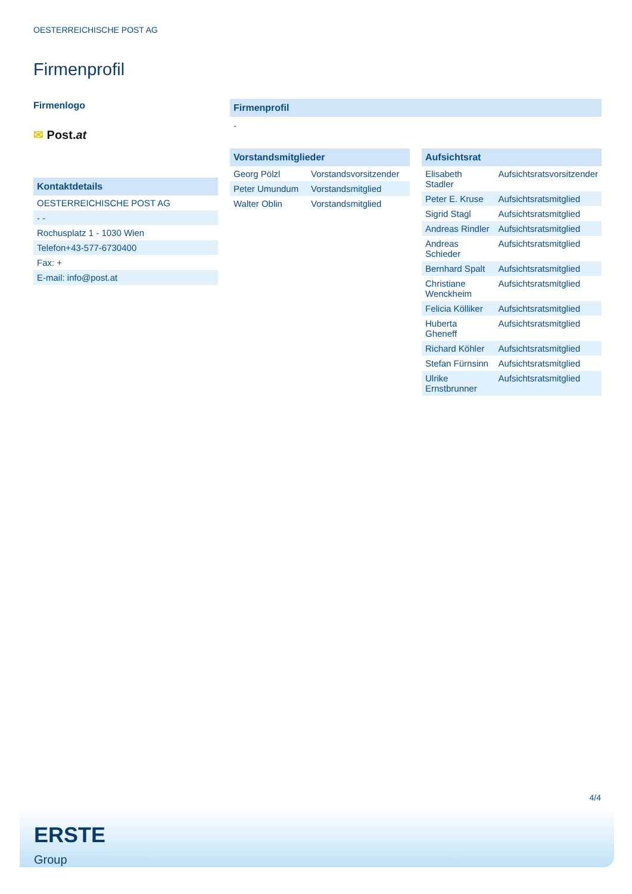OESTERREICHISCHE POST AG
Firmenprofil
Firmenlogo
✉ Post.at
Kontaktdetails
| OESTERREICHISCHE POST AG |
| - - |
| Rochusplatz 1 - 1030 Wien |
| Telefon+43-577-6730400 |
| Fax: + |
| E-mail: info@post.at |
Firmenprofil
-
Vorstandsmitglieder
| Georg Pölzl | Vorstandsvorsitzender |
| Peter Umundum | Vorstandsmitglied |
| Walter Oblin | Vorstandsmitglied |
Aufsichtsrat
| Elisabeth Stadler | Aufsichtsratsvorsitzender |
| Peter E. Kruse | Aufsichtsratsmitglied |
| Sigrid Stagl | Aufsichtsratsmitglied |
| Andreas Rindler | Aufsichtsratsmitglied |
| Andreas Schieder | Aufsichtsratsmitglied |
| Bernhard Spalt | Aufsichtsratsmitglied |
| Christiane Wenckheim | Aufsichtsratsmitglied |
| Felicia Kölliker | Aufsichtsratsmitglied |
| Huberta Gheneff | Aufsichtsratsmitglied |
| Richard Köhler | Aufsichtsratsmitglied |
| Stefan Fürnsinn | Aufsichtsratsmitglied |
| Ulrike Ernstbrunner | Aufsichtsratsmitglied |
4/4
ERSTE
Group